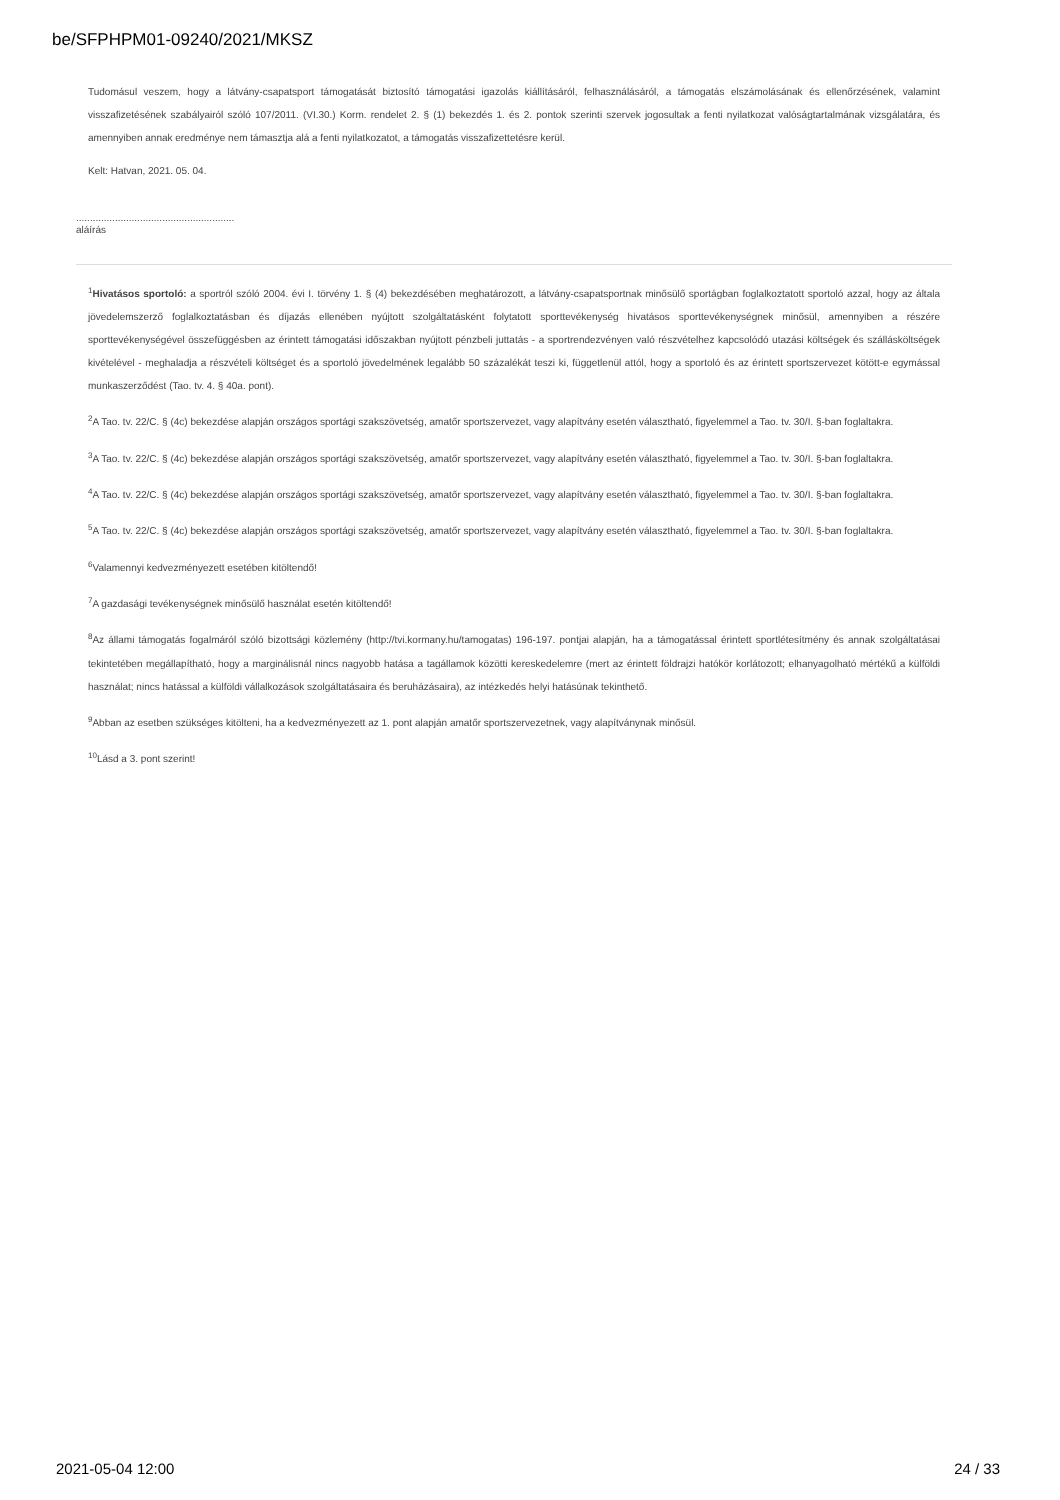be/SFPHPM01-09240/2021/MKSZ
Tudomásul veszem, hogy a látvány-csapatsport támogatását biztosító támogatási igazolás kiállításáról, felhasználásáról, a támogatás elszámolásának és ellenőrzésének, valamint visszafizetésének szabályairól szóló 107/2011. (VI.30.) Korm. rendelet 2. § (1) bekezdés 1. és 2. pontok szerinti szervek jogosultak a fenti nyilatkozat valóságtartalmának vizsgálatára, és amennyiben annak eredménye nem támasztja alá a fenti nyilatkozatot, a támogatás visszafizettetésre kerül.
Kelt: Hatvan, 2021. 05. 04.
.........................................................
aláírás
<sup>1</sup> Hivatásos sportoló: a sportról szóló 2004. évi I. törvény 1. § (4) bekezdésében meghatározott, a látvány-csapatsportnak minősülő sportágban foglalkoztatott sportoló azzal, hogy az általa jövedelemszerző foglalkoztatásban és díjazás ellenében nyújtott szolgáltatásként folytatott sporttevékenység hivatásos sporttevékenységnek minősül, amennyiben a részére sporttevékenységével összefüggésben az érintett támogatási időszakban nyújtott pénzbeli juttatás - a sportrendezvényen való részvételhez kapcsolódó utazási költségek és szállásköltségek kivételével - meghaladja a részvételi költséget és a sportoló jövedelmének legalább 50 százalékát teszi ki, függetlenül attól, hogy a sportoló és az érintett sportszervezet kötött-e egymással munkaszerződést (Tao. tv. 4. § 40a. pont).
<sup>2</sup> A Tao. tv. 22/C. § (4c) bekezdése alapján országos sportági szakszövetség, amatőr sportszervezet, vagy alapítvány esetén választható, figyelemmel a Tao. tv. 30/I. §-ban foglaltakra.
<sup>3</sup> A Tao. tv. 22/C. § (4c) bekezdése alapján országos sportági szakszövetség, amatőr sportszervezet, vagy alapítvány esetén választható, figyelemmel a Tao. tv. 30/I. §-ban foglaltakra.
<sup>4</sup> A Tao. tv. 22/C. § (4c) bekezdése alapján országos sportági szakszövetség, amatőr sportszervezet, vagy alapítvány esetén választható, figyelemmel a Tao. tv. 30/I. §-ban foglaltakra.
<sup>5</sup> A Tao. tv. 22/C. § (4c) bekezdése alapján országos sportági szakszövetség, amatőr sportszervezet, vagy alapítvány esetén választható, figyelemmel a Tao. tv. 30/I. §-ban foglaltakra.
<sup>6</sup> Valamennyi kedvezményezett esetében kitöltendő!
<sup>7</sup> A gazdasági tevékenységnek minősülő használat esetén kitöltendő!
<sup>8</sup> Az állami támogatás fogalmáról szóló bizottsági közlemény (http://tvi.kormany.hu/tamogatas) 196-197. pontjai alapján, ha a támogatással érintett sportlétesítmény és annak szolgáltatásai tekintetében megállapítható, hogy a marginálisnál nincs nagyobb hatása a tagállamok közötti kereskedelemre (mert az érintett földrajzi hatókör korlátozott; elhanyagolható mértékű a külföldi használat; nincs hatással a külföldi vállalkozások szolgáltatásaira és beruházásaira), az intézkedés helyi hatásúnak tekinthető.
<sup>9</sup> Abban az esetben szükséges kitölteni, ha a kedvezményezett az 1. pont alapján amatőr sportszervezetnek, vagy alapítványnak minősül.
<sup>10</sup> Lásd a 3. pont szerint!
2021-05-04 12:00 24 / 33